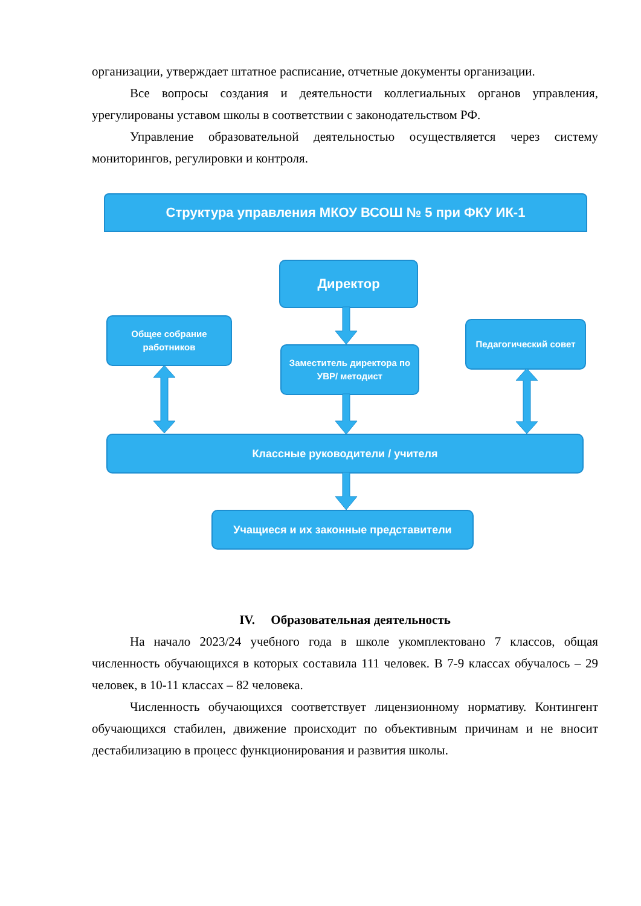организации, утверждает штатное расписание, отчетные документы организации.
Все вопросы создания и деятельности коллегиальных органов управления, урегулированы уставом школы в соответствии с законодательством РФ.
Управление образовательной деятельностью осуществляется через систему мониторингов, регулировки и контроля.
Структура управления МКОУ ВСОШ № 5 при ФКУ ИК-1
Директор
Общее собрание работников
Заместитель директора по УВР/ методист
Педагогический совет
Классные руководители / учителя
Учащиеся и их законные представители
IV. Образовательная деятельность
На начало 2023/24 учебного года в школе укомплектовано 7 классов, общая численность обучающихся в которых составила 111 человек. В 7-9 классах обучалось – 29 человек, в 10-11 классах – 82 человека.
Численность обучающихся соответствует лицензионному нормативу. Контингент обучающихся стабилен, движение происходит по объективным причинам и не вносит дестабилизацию в процесс функционирования и развития школы.